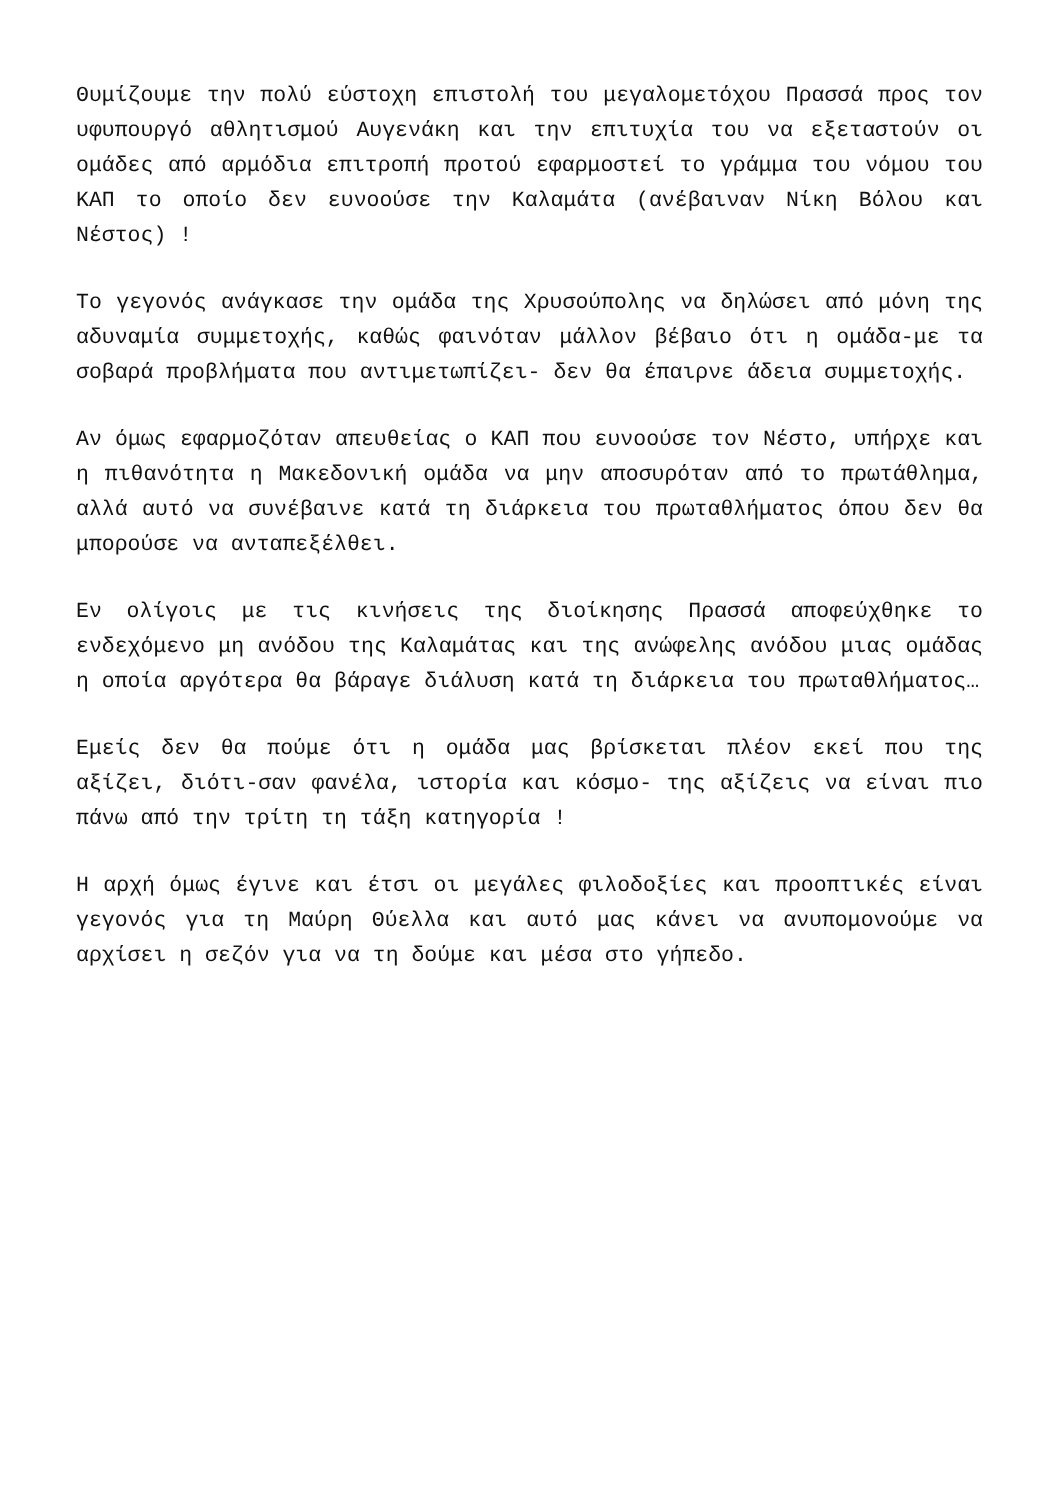Θυμίζουμε την πολύ εύστοχη επιστολή του μεγαλομετόχου Πρασσά προς τον υφυπουργό αθλητισμού Αυγενάκη και την επιτυχία του να εξεταστούν οι ομάδες από αρμόδια επιτροπή προτού εφαρμοστεί το γράμμα του νόμου του ΚΑΠ το οποίο δεν ευνοούσε την Καλαμάτα (ανέβαιναν Νίκη Βόλου και Νέστος) !
Το γεγονός ανάγκασε την ομάδα της Χρυσούπολης να δηλώσει από μόνη της αδυναμία συμμετοχής, καθώς φαινόταν μάλλον βέβαιο ότι η ομάδα-με τα σοβαρά προβλήματα που αντιμετωπίζει- δεν θα έπαιρνε άδεια συμμετοχής.
Αν όμως εφαρμοζόταν απευθείας ο ΚΑΠ που ευνοούσε τον Νέστο, υπήρχε και η πιθανότητα η Μακεδονική ομάδα να μην αποσυρόταν από το πρωτάθλημα, αλλά αυτό να συνέβαινε κατά τη διάρκεια του πρωταθλήματος όπου δεν θα μπορούσε να ανταπεξέλθει.
Εν ολίγοις με τις κινήσεις της διοίκησης Πρασσά αποφεύχθηκε το ενδεχόμενο μη ανόδου της Καλαμάτας και της ανώφελης ανόδου μιας ομάδας η οποία αργότερα θα βάραγε διάλυση κατά τη διάρκεια του πρωταθλήματος…
Εμείς δεν θα πούμε ότι η ομάδα μας βρίσκεται πλέον εκεί που της αξίζει, διότι-σαν φανέλα, ιστορία και κόσμο- της αξίζεις να είναι πιο πάνω από την τρίτη τη τάξη κατηγορία !
Η αρχή όμως έγινε και έτσι οι μεγάλες φιλοδοξίες και προοπτικές είναι γεγονός για τη Μαύρη Θύελλα και αυτό μας κάνει να ανυπομονούμε να αρχίσει η σεζόν για να τη δούμε και μέσα στο γήπεδο.